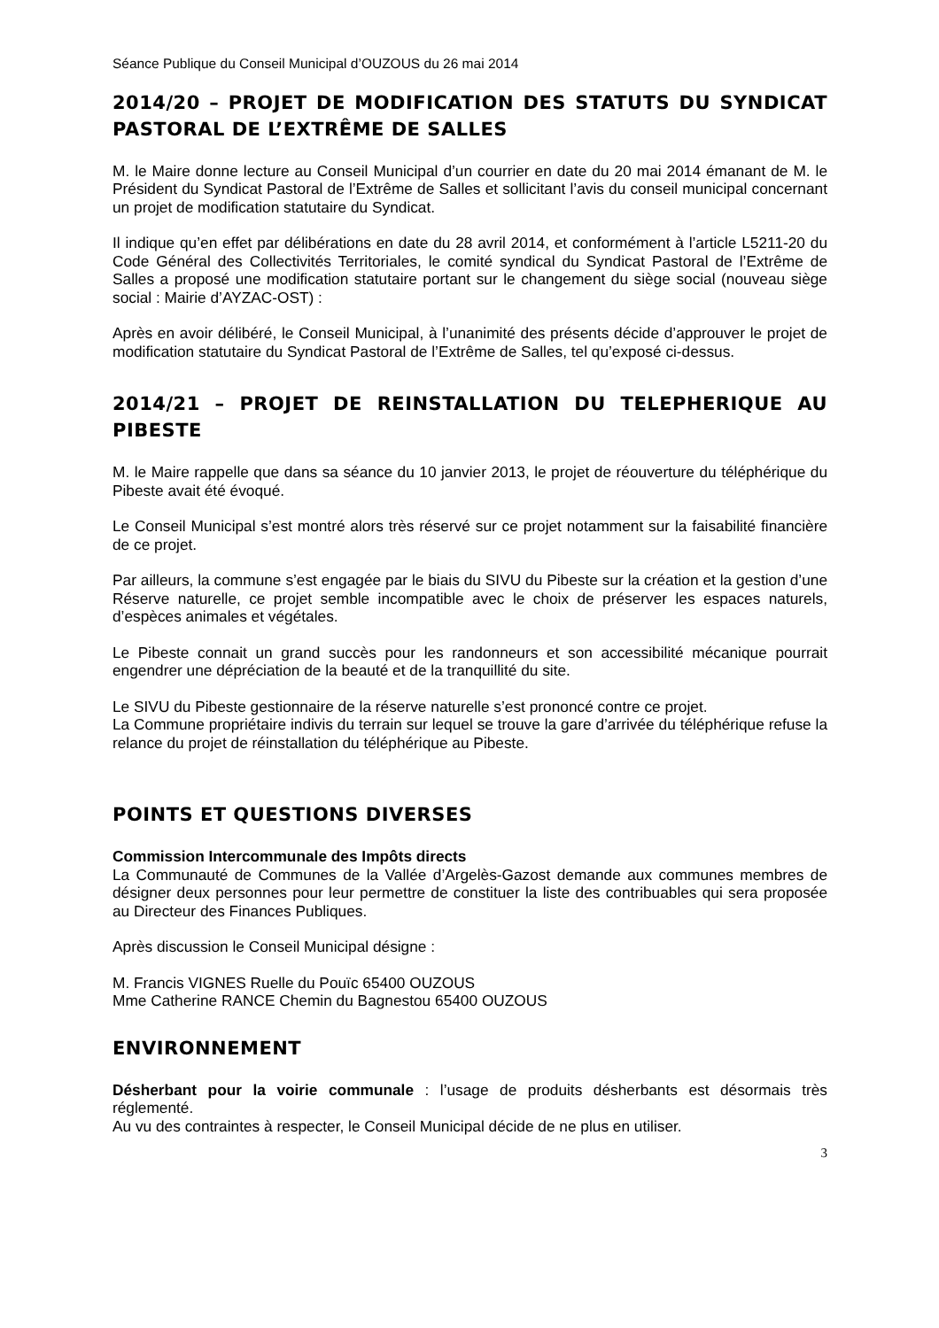Séance Publique du Conseil Municipal d’OUZOUS du 26 mai 2014
2014/20 – PROJET DE MODIFICATION DES STATUTS DU SYNDICAT PASTORAL DE L’EXTRÊME DE SALLES
M. le Maire donne lecture au Conseil Municipal d’un courrier en date du 20 mai 2014 émanant de M. le Président du Syndicat Pastoral de l’Extrême de Salles et sollicitant l’avis du conseil municipal concernant un projet de modification statutaire du Syndicat.
Il indique qu’en effet par délibérations en date du 28 avril 2014, et conformément à l’article L5211-20 du Code Général des Collectivités Territoriales, le comité syndical du Syndicat Pastoral de l’Extrême de Salles a proposé une modification statutaire portant sur le changement du siège social (nouveau siège social : Mairie d’AYZAC-OST) :
Après en avoir délibéré, le Conseil Municipal, à l’unanimité des présents décide d’approuver le projet de modification statutaire du Syndicat Pastoral de l’Extrême de Salles, tel qu’exposé ci-dessus.
2014/21 – PROJET DE REINSTALLATION DU TELEPHERIQUE AU PIBESTE
M. le Maire rappelle que dans sa séance du 10 janvier 2013, le projet de réouverture du téléphérique du Pibeste avait été évoqué.
Le Conseil Municipal s’est montré alors très réservé sur ce projet notamment sur la faisabilité financière de ce projet.
Par ailleurs, la commune s’est engagée par le biais du SIVU du Pibeste sur la création et la gestion d’une Réserve naturelle, ce projet semble incompatible avec le choix de préserver les espaces naturels, d’espèces animales et végétales.
Le Pibeste connait un grand succès pour les randonneurs et son accessibilité mécanique pourrait engendrer une dépréciation de la beauté et de la tranquillité du site.
Le SIVU du Pibeste gestionnaire de la réserve naturelle s’est prononcé contre ce projet.
La Commune propriétaire indivis du terrain sur lequel se trouve la gare d’arrivée du téléphérique refuse la relance du projet de réinstallation du téléphérique au Pibeste.
POINTS ET QUESTIONS DIVERSES
Commission Intercommunale des Impôts directs
La Communauté de Communes de la Vallée d’Argelès-Gazost demande aux communes membres de désigner deux personnes pour leur permettre de constituer la liste des contribuables qui sera proposée au Directeur des Finances Publiques.
Après discussion le Conseil Municipal désigne :
M. Francis VIGNES Ruelle du Pouïc 65400 OUZOUS
Mme Catherine RANCE Chemin du Bagnestou 65400 OUZOUS
ENVIRONNEMENT
Désherbant pour la voirie communale : l’usage de produits désherbants est désormais très réglementé.
Au vu des contraintes à respecter, le Conseil Municipal décide de ne plus en utiliser.
3